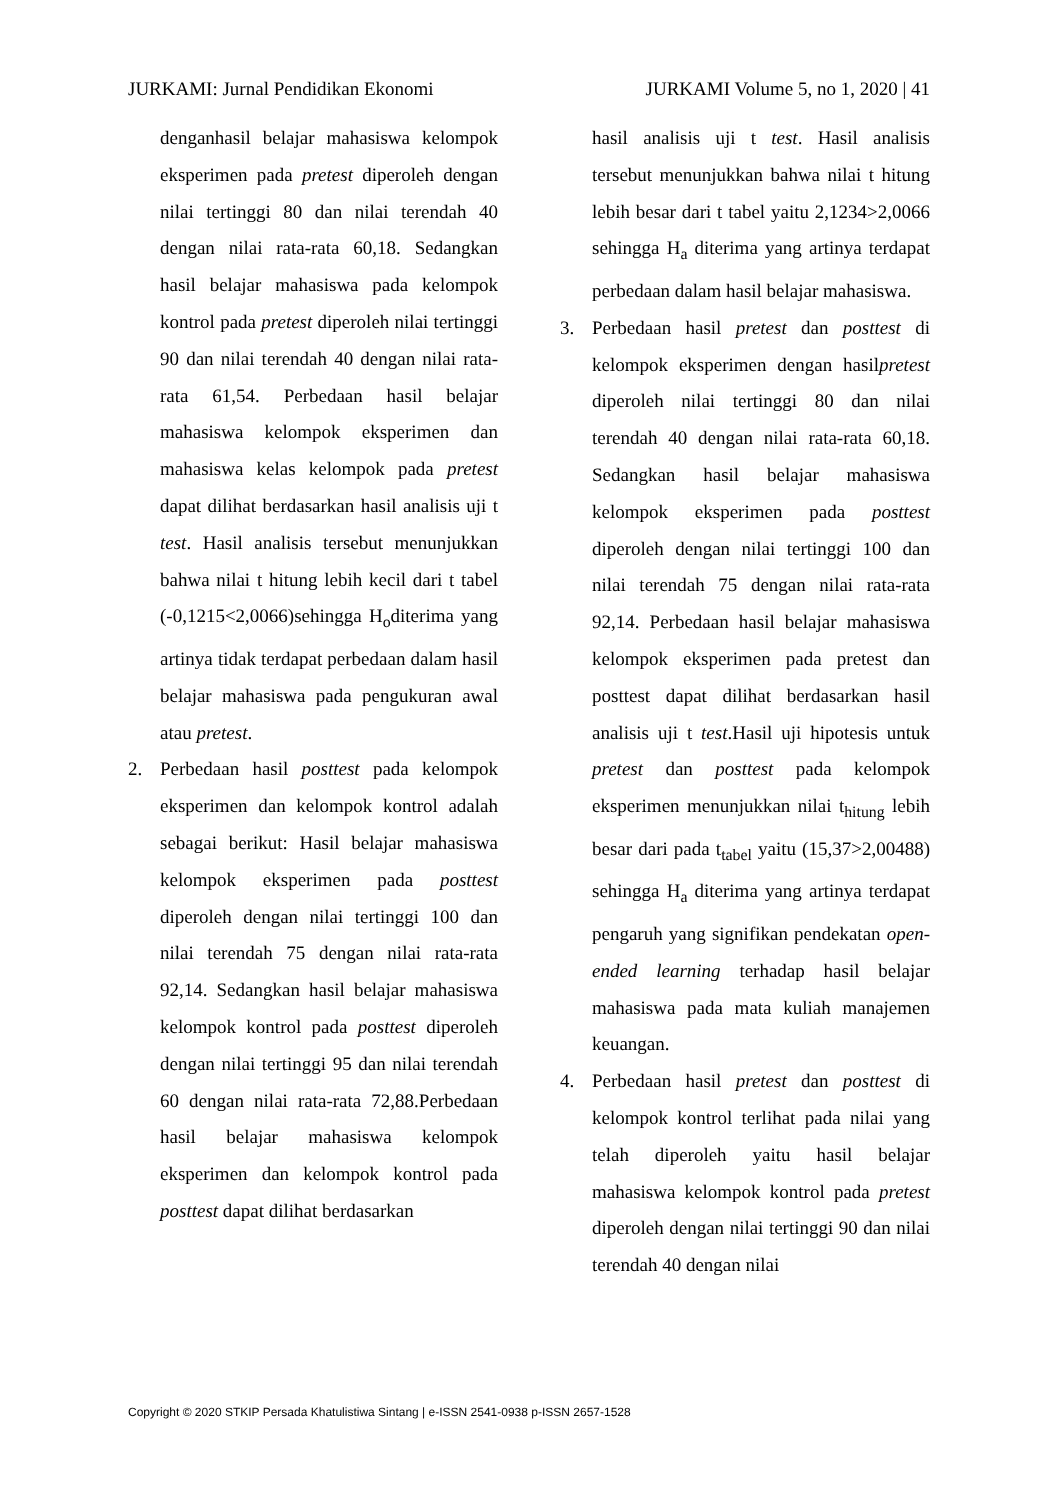JURKAMI: Jurnal Pendidikan Ekonomi JURKAMI Volume 5, no 1, 2020 | 41
denganhasil belajar mahasiswa kelompok eksperimen pada pretest diperoleh dengan nilai tertinggi 80 dan nilai terendah 40 dengan nilai rata-rata 60,18. Sedangkan hasil belajar mahasiswa pada kelompok kontrol pada pretest diperoleh nilai tertinggi 90 dan nilai terendah 40 dengan nilai rata-rata 61,54. Perbedaan hasil belajar mahasiswa kelompok eksperimen dan mahasiswa kelas kelompok pada pretest dapat dilihat berdasarkan hasil analisis uji t test. Hasil analisis tersebut menunjukkan bahwa nilai t hitung lebih kecil dari t tabel (-0,1215<2,0066)sehingga H<sub>o</sub>diterima yang artinya tidak terdapat perbedaan dalam hasil belajar mahasiswa pada pengukuran awal atau pretest.
2. Perbedaan hasil posttest pada kelompok eksperimen dan kelompok kontrol adalah sebagai berikut: Hasil belajar mahasiswa kelompok eksperimen pada posttest diperoleh dengan nilai tertinggi 100 dan nilai terendah 75 dengan nilai rata-rata 92,14. Sedangkan hasil belajar mahasiswa kelompok kontrol pada posttest diperoleh dengan nilai tertinggi 95 dan nilai terendah 60 dengan nilai rata-rata 72,88.Perbedaan hasil belajar mahasiswa kelompok eksperimen dan kelompok kontrol pada posttest dapat dilihat berdasarkan
hasil analisis uji t test. Hasil analisis tersebut menunjukkan bahwa nilai t hitung lebih besar dari t tabel yaitu 2,1234>2,0066 sehingga H<sub>a</sub> diterima yang artinya terdapat perbedaan dalam hasil belajar mahasiswa.
3. Perbedaan hasil pretest dan posttest di kelompok eksperimen dengan hasilpretest diperoleh nilai tertinggi 80 dan nilai terendah 40 dengan nilai rata-rata 60,18. Sedangkan hasil belajar mahasiswa kelompok eksperimen pada posttest diperoleh dengan nilai tertinggi 100 dan nilai terendah 75 dengan nilai rata-rata 92,14. Perbedaan hasil belajar mahasiswa kelompok eksperimen pada pretest dan posttest dapat dilihat berdasarkan hasil analisis uji t test.Hasil uji hipotesis untuk pretest dan posttest pada kelompok eksperimen menunjukkan nilai t<sub>hitung</sub> lebih besar dari pada t<sub>tabel</sub> yaitu (15,37>2,00488) sehingga H<sub>a</sub> diterima yang artinya terdapat pengaruh yang signifikan pendekatan open-ended learning terhadap hasil belajar mahasiswa pada mata kuliah manajemen keuangan.
4. Perbedaan hasil pretest dan posttest di kelompok kontrol terlihat pada nilai yang telah diperoleh yaitu hasil belajar mahasiswa kelompok kontrol pada pretest diperoleh dengan nilai tertinggi 90 dan nilai terendah 40 dengan nilai
Copyright © 2020 STKIP Persada Khatulistiwa Sintang | e-ISSN 2541-0938 p-ISSN 2657-1528